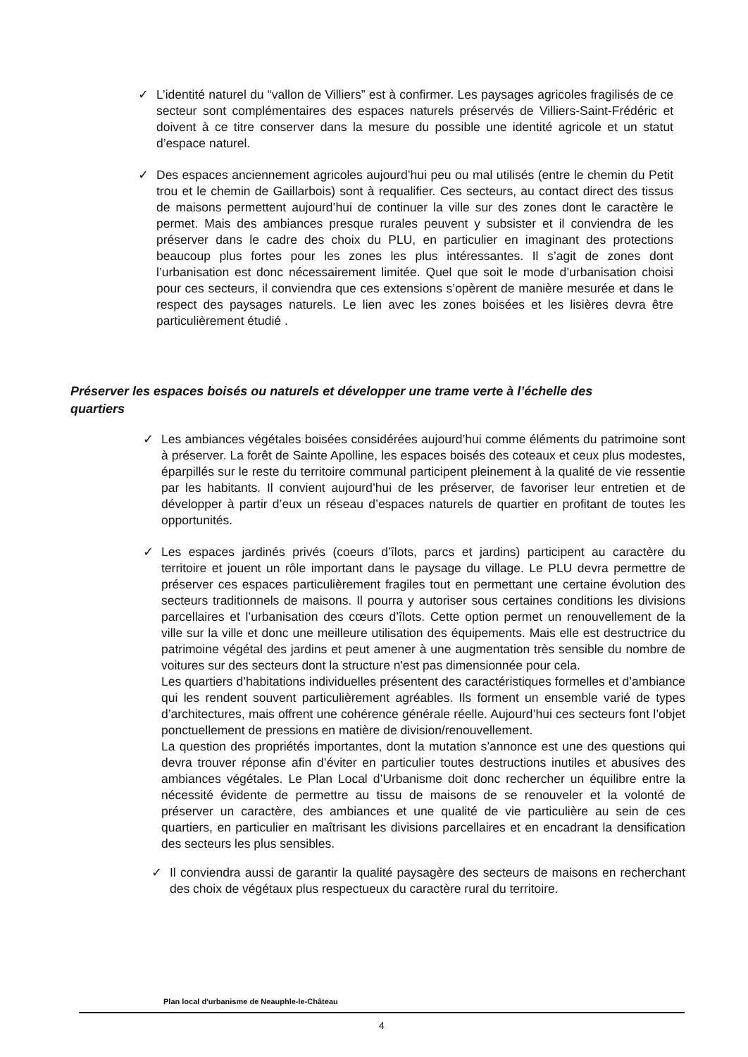✓ L’identité naturel du “vallon de Villiers” est à confirmer. Les paysages agricoles fragilisés de ce secteur sont complémentaires des espaces naturels préservés de Villiers-Saint-Frédéric et doivent à ce titre conserver dans la mesure du possible une identité agricole et un statut d’espace naturel.
✓ Des espaces anciennement agricoles aujourd’hui peu ou mal utilisés (entre le chemin du Petit trou et le chemin de Gaillarbois) sont à requalifier. Ces secteurs, au contact direct des tissus de maisons permettent aujourd’hui de continuer la ville sur des zones dont le caractère le permet. Mais des ambiances presque rurales peuvent y subsister et il conviendra de les préserver dans le cadre des choix du PLU, en particulier en imaginant des protections beaucoup plus fortes pour les zones les plus intéressantes. Il s’agit de zones dont l’urbanisation est donc nécessairement limitée. Quel que soit le mode d’urbanisation choisi pour ces secteurs, il conviendra que ces extensions s’opèrent de manière mesurée et dans le respect des paysages naturels. Le lien avec les zones boisées et les lisières devra être particulièrement étudié .
Préserver les espaces boisés ou naturels et développer une trame verte à l’échelle des quartiers
✓ Les ambiances végétales boisées considérées aujourd’hui comme éléments du patrimoine sont à préserver. La forêt de Sainte Apolline, les espaces boisés des coteaux et ceux plus modestes, éparpillés sur le reste du territoire communal participent pleinement à la qualité de vie ressentie par les habitants. Il convient aujourd’hui de les préserver, de favoriser leur entretien et de développer à partir d’eux un réseau d’espaces naturels de quartier en profitant de toutes les opportunités.
✓ Les espaces jardinés privés (coeurs d’îlots, parcs et jardins) participent au caractère du territoire et jouent un rôle important dans le paysage du village. Le PLU devra permettre de préserver ces espaces particulièrement fragiles tout en permettant une certaine évolution des secteurs traditionnels de maisons. Il pourra y autoriser sous certaines conditions les divisions parcellaires et l’urbanisation des cœurs d’îlots. Cette option permet un renouvellement de la ville sur la ville et donc une meilleure utilisation des équipements. Mais elle est destructrice du patrimoine végétal des jardins et peut amener à une augmentation très sensible du nombre de voitures sur des secteurs dont la structure n'est pas dimensionnée pour cela.
Les quartiers d’habitations individuelles présentent des caractéristiques formelles et d’ambiance qui les rendent souvent particulièrement agréables. Ils forment un ensemble varié de types d’architectures, mais offrent une cohérence générale réelle. Aujourd’hui ces secteurs font l’objet ponctuellement de pressions en matière de division/renouvellement.
La question des propriétés importantes, dont la mutation s’annonce est une des questions qui devra trouver réponse afin d’éviter en particulier toutes destructions inutiles et abusives des ambiances végétales. Le Plan Local d’Urbanisme doit donc rechercher un équilibre entre la nécessité évidente de permettre au tissu de maisons de se renouveler et la volonté de préserver un caractère, des ambiances et une qualité de vie particulière au sein de ces quartiers, en particulier en maîtrisant les divisions parcellaires et en encadrant la densification des secteurs les plus sensibles.
✓ Il conviendra aussi de garantir la qualité paysagère des secteurs de maisons en recherchant des choix de végétaux plus respectueux du caractère rural du territoire.
Plan local d'urbanisme de Neauphle-le-Château
4